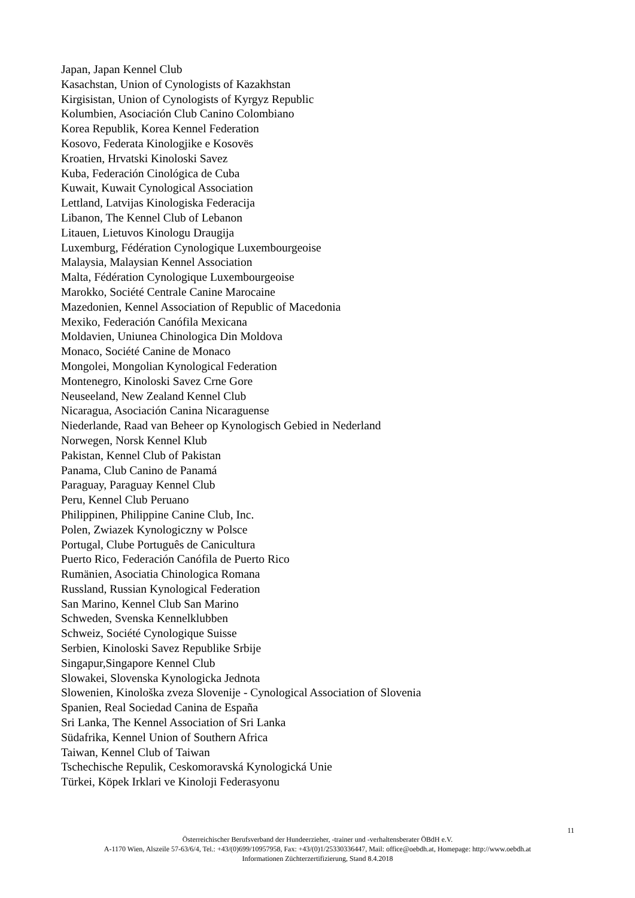Japan, Japan Kennel Club
Kasachstan, Union of Cynologists of Kazakhstan
Kirgisistan, Union of Cynologists of Kyrgyz Republic
Kolumbien, Asociación Club Canino Colombiano
Korea Republik, Korea Kennel Federation
Kosovo, Federata Kinologjike e Kosovës
Kroatien, Hrvatski Kinoloski Savez
Kuba, Federación Cinológica de Cuba
Kuwait, Kuwait Cynological Association
Lettland, Latvijas Kinologiska Federacija
Libanon, The Kennel Club of Lebanon
Litauen, Lietuvos Kinologu Draugija
Luxemburg, Fédération Cynologique Luxembourgeoise
Malaysia, Malaysian Kennel Association
Malta, Fédération Cynologique Luxembourgeoise
Marokko, Société Centrale Canine Marocaine
Mazedonien, Kennel Association of Republic of Macedonia
Mexiko, Federación Canófila Mexicana
Moldavien, Uniunea Chinologica Din Moldova
Monaco, Société Canine de Monaco
Mongolei, Mongolian Kynological Federation
Montenegro, Kinoloski Savez Crne Gore
Neuseeland, New Zealand Kennel Club
Nicaragua, Asociación Canina Nicaraguense
Niederlande, Raad van Beheer op Kynologisch Gebied in Nederland
Norwegen, Norsk Kennel Klub
Pakistan, Kennel Club of Pakistan
Panama, Club Canino de Panamá
Paraguay, Paraguay Kennel Club
Peru, Kennel Club Peruano
Philippinen, Philippine Canine Club, Inc.
Polen, Zwiazek Kynologiczny w Polsce
Portugal, Clube Português de Canicultura
Puerto Rico, Federación Canófila de Puerto Rico
Rumänien, Asociatia Chinologica Romana
Russland, Russian Kynological Federation
San Marino, Kennel Club San Marino
Schweden, Svenska Kennelklubben
Schweiz, Société Cynologique Suisse
Serbien, Kinoloski Savez Republike Srbije
Singapur,Singapore Kennel Club
Slowakei, Slovenska Kynologicka Jednota
Slowenien, Kinološka zveza Slovenije - Cynological Association of Slovenia
Spanien, Real Sociedad Canina de España
Sri Lanka, The Kennel Association of Sri Lanka
Südafrika, Kennel Union of Southern Africa
Taiwan, Kennel Club of Taiwan
Tschechische Repulik, Ceskomoravská Kynologická Unie
Türkei, Köpek Irklari ve Kinoloji Federasyonu
11
Österreichischer Berufsverband der Hundeerzieher, -trainer und -verhaltensberater ÖBdH e.V.
A-1170 Wien, Alszeile 57-63/6/4, Tel.: +43/(0)699/10957958, Fax: +43/(0)1/25330336447, Mail: office@oebdh.at, Homepage: http://www.oebdh.at
Informationen Züchterzertifizierung, Stand 8.4.2018